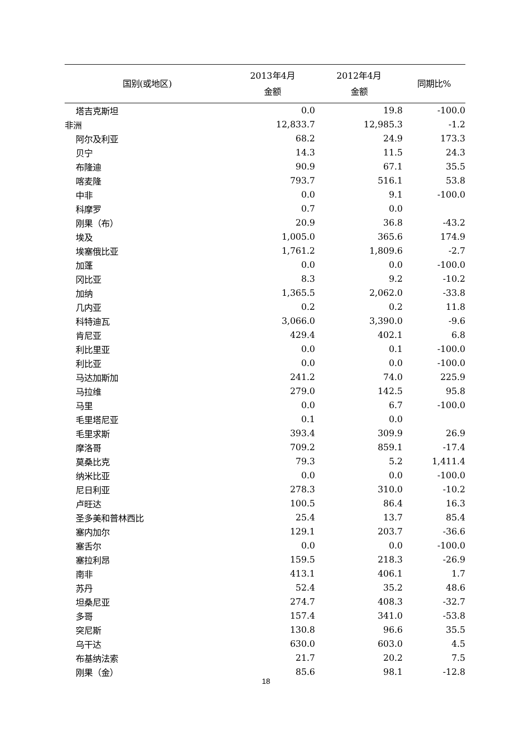| 国别(或地区) | 2013年4月 金额 | 2012年4月 金额 | 同期比% |
| --- | --- | --- | --- |
| 塔吉克斯坦 | 0.0 | 19.8 | -100.0 |
| 非洲 | 12,833.7 | 12,985.3 | -1.2 |
| 阿尔及利亚 | 68.2 | 24.9 | 173.3 |
| 贝宁 | 14.3 | 11.5 | 24.3 |
| 布隆迪 | 90.9 | 67.1 | 35.5 |
| 喀麦隆 | 793.7 | 516.1 | 53.8 |
| 中非 | 0.0 | 9.1 | -100.0 |
| 科摩罗 | 0.7 | 0.0 | |
| 刚果（布） | 20.9 | 36.8 | -43.2 |
| 埃及 | 1,005.0 | 365.6 | 174.9 |
| 埃塞俄比亚 | 1,761.2 | 1,809.6 | -2.7 |
| 加蓬 | 0.0 | 0.0 | -100.0 |
| 冈比亚 | 8.3 | 9.2 | -10.2 |
| 加纳 | 1,365.5 | 2,062.0 | -33.8 |
| 几内亚 | 0.2 | 0.2 | 11.8 |
| 科特迪瓦 | 3,066.0 | 3,390.0 | -9.6 |
| 肯尼亚 | 429.4 | 402.1 | 6.8 |
| 利比里亚 | 0.0 | 0.1 | -100.0 |
| 利比亚 | 0.0 | 0.0 | -100.0 |
| 马达加斯加 | 241.2 | 74.0 | 225.9 |
| 马拉维 | 279.0 | 142.5 | 95.8 |
| 马里 | 0.0 | 6.7 | -100.0 |
| 毛里塔尼亚 | 0.1 | 0.0 | |
| 毛里求斯 | 393.4 | 309.9 | 26.9 |
| 摩洛哥 | 709.2 | 859.1 | -17.4 |
| 莫桑比克 | 79.3 | 5.2 | 1,411.4 |
| 纳米比亚 | 0.0 | 0.0 | -100.0 |
| 尼日利亚 | 278.3 | 310.0 | -10.2 |
| 卢旺达 | 100.5 | 86.4 | 16.3 |
| 圣多美和普林西比 | 25.4 | 13.7 | 85.4 |
| 塞内加尔 | 129.1 | 203.7 | -36.6 |
| 塞舌尔 | 0.0 | 0.0 | -100.0 |
| 塞拉利昂 | 159.5 | 218.3 | -26.9 |
| 南非 | 413.1 | 406.1 | 1.7 |
| 苏丹 | 52.4 | 35.2 | 48.6 |
| 坦桑尼亚 | 274.7 | 408.3 | -32.7 |
| 多哥 | 157.4 | 341.0 | -53.8 |
| 突尼斯 | 130.8 | 96.6 | 35.5 |
| 乌干达 | 630.0 | 603.0 | 4.5 |
| 布基纳法索 | 21.7 | 20.2 | 7.5 |
| 刚果（金） | 85.6 | 98.1 | -12.8 |
18